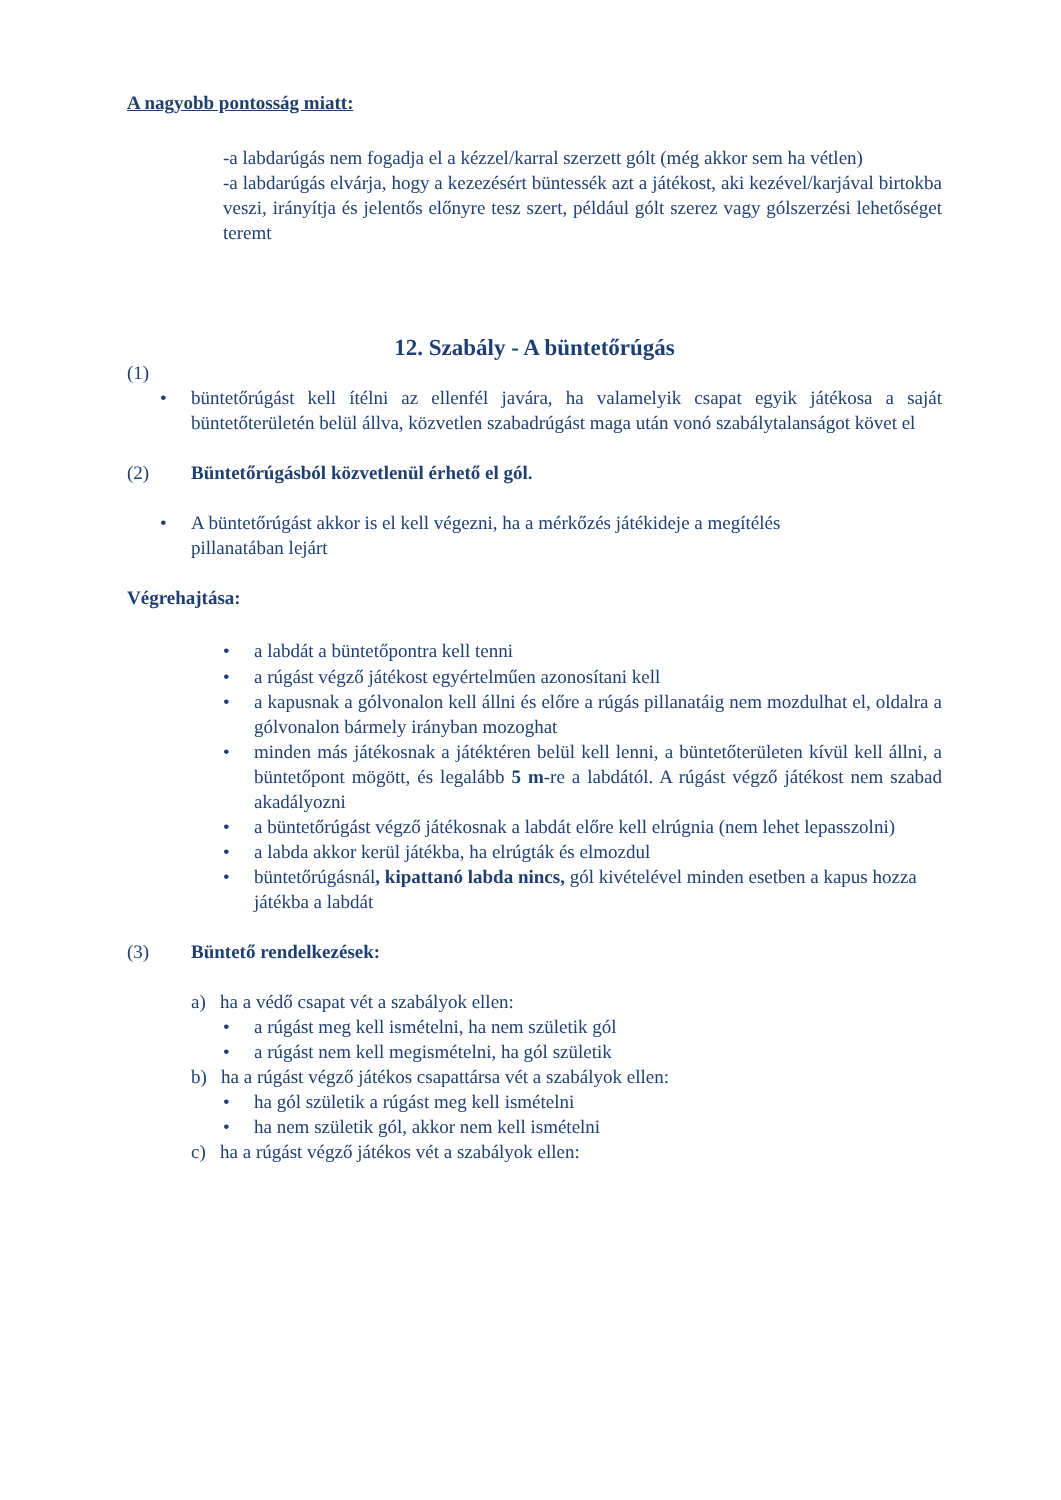A nagyobb pontosság miatt:
-a labdarúgás nem fogadja el a kézzel/karral szerzett gólt (még akkor sem ha vétlen)
-a labdarúgás elvárja, hogy a kezezésért büntessék azt a játékost, aki kezével/karjával birtokba veszi, irányítja és jelentős előnyre tesz szert, például gólt szerez vagy gólszerzési lehetőséget teremt
12. Szabály - A büntetőrúgás
(1)
• büntetőrúgást kell ítélni az ellenfél javára, ha valamelyik csapat egyik játékosa a saját büntetőterületén belül állva, közvetlen szabadrúgást maga után vonó szabálytalanságot követ el
(2) Büntetőrúgásból közvetlenül érhető el gól.
• A büntetőrúgást akkor is el kell végezni, ha a mérkőzés játékideje a megítélés
pillanatában lejárt
Végrehajtása:
• a labdát a büntetőpontra kell tenni
• a rúgást végző játékost egyértelműen azonosítani kell
• a kapusnak a gólvonalon kell állni és előre a rúgás pillanatáig nem mozdulhat el, oldalra a gólvonalon bármely irányban mozoghat
• minden más játékosnak a játéktéren belül kell lenni, a büntetőterületen kívül kell állni, a büntetőpont mögött, és legalább 5 m-re a labdától. A rúgást végző játékost nem szabad akadályozni
• a büntetőrúgást végző játékosnak a labdát előre kell elrúgnia (nem lehet lepasszolni)
• a labda akkor kerül játékba, ha elrúgták és elmozdul
• büntetőrúgásnál, kipattanó labda nincs, gól kivételével minden esetben a kapus hozza játékba a labdát
(3) Büntető rendelkezések:
a) ha a védő csapat vét a szabályok ellen:
• a rúgást meg kell ismételni, ha nem születik gól
• a rúgást nem kell megismételni, ha gól születik
b) ha a rúgást végző játékos csapattársa vét a szabályok ellen:
• ha gól születik a rúgást meg kell ismételni
• ha nem születik gól, akkor nem kell ismételni
c) ha a rúgást végző játékos vét a szabályok ellen: